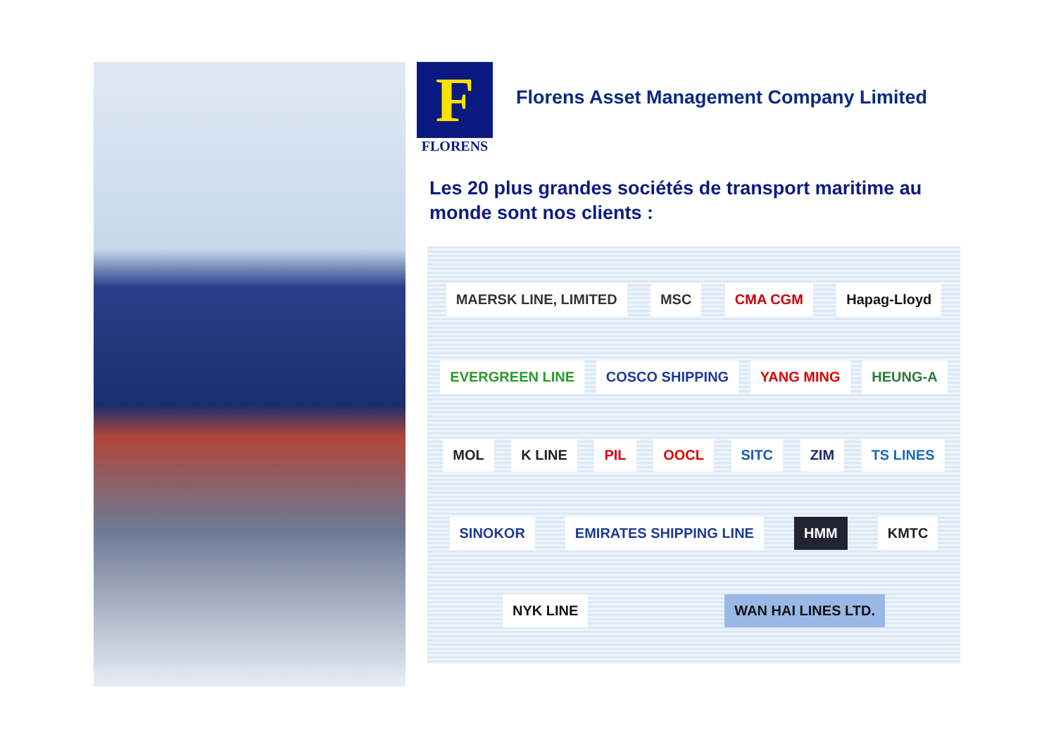F
FLORENS
Florens Asset Management Company Limited
Les 20 plus grandes sociétés de transport maritime au monde sont nos clients :
MAERSK LINE, LIMITED MSC CMA CGM Hapag-Lloyd EVERGREEN LINE COSCO SHIPPING YANG MING HEUNG-A MOL K LINE PIL OOCL SITC ZIM TS LINES SINOKOR EMIRATES SHIPPING LINE HMM KMTC NYK LINE WAN HAI LINES LTD.